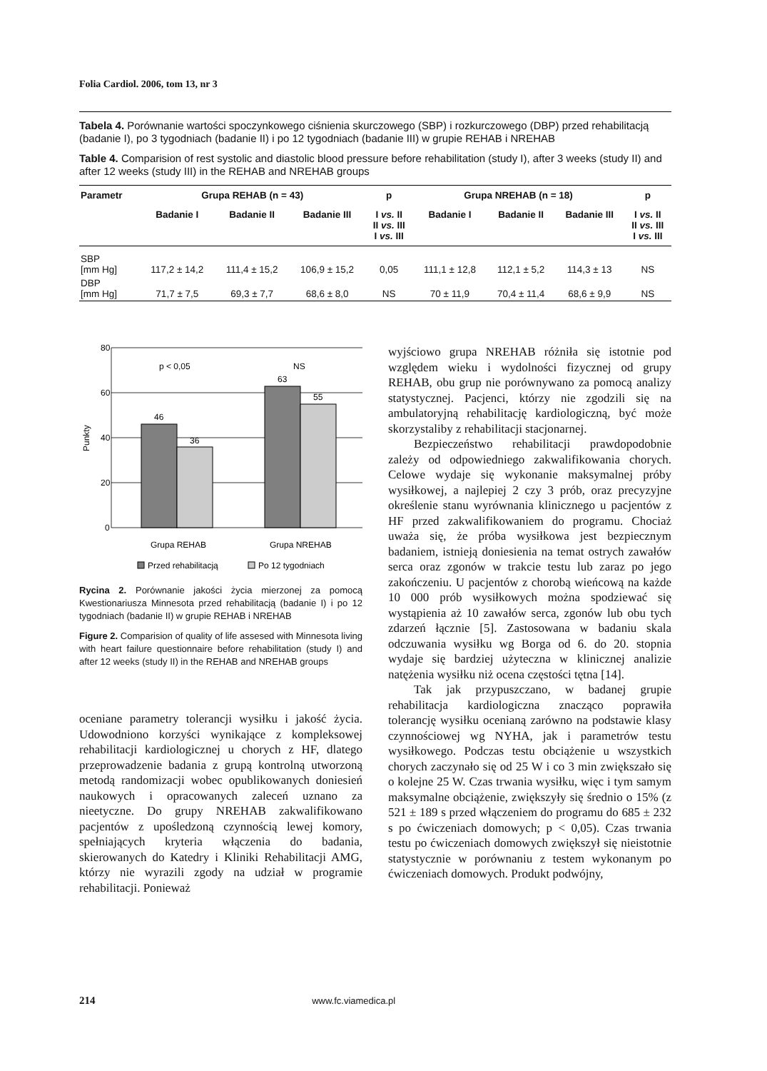Folia Cardiol. 2006, tom 13, nr 3
Tabela 4. Porównanie wartości spoczynkowego ciśnienia skurczowego (SBP) i rozkurczowego (DBP) przed rehabilitacją (badanie I), po 3 tygodniach (badanie II) i po 12 tygodniach (badanie III) w grupie REHAB i NREHAB
Table 4. Comparision of rest systolic and diastolic blood pressure before rehabilitation (study I), after 3 weeks (study II) and after 12 weeks (study III) in the REHAB and NREHAB groups
| Parametr | Grupa REHAB (n = 43) | | | p | Grupa NREHAB (n = 18) | | | p |
| --- | --- | --- | --- | --- | --- | --- | --- | --- |
| | Badanie I | Badanie II | Badanie III | I vs. II II vs. III I vs. III | Badanie I | Badanie II | Badanie III | I vs. II II vs. III I vs. III |
| SBP [mm Hg] | 117,2 ± 14,2 | 111,4 ± 15,2 | 106,9 ± 15,2 | 0,05 | 111,1 ± 12,8 | 112,1 ± 5,2 | 114,3 ± 13 | NS |
| DBP [mm Hg] | 71,7 ± 7,5 | 69,3 ± 7,7 | 68,6 ± 8,0 | NS | 70 ± 11,9 | 70,4 ± 11,4 | 68,6 ± 9,9 | NS |
80
60
40
20
0
p < 0,05
NS
46
36
63
55
Punkty
Grupa REHAB
Grupa NREHAB
Przed rehabilitacją
Po 12 tygodniach
Rycina 2. Porównanie jakości życia mierzonej za pomocą Kwestionariusza Minnesota przed rehabilitacją (badanie I) i po 12 tygodniach (badanie II) w grupie REHAB i NREHAB
Figure 2. Comparision of quality of life assesed with Minnesota living with heart failure questionnaire before rehabilitation (study I) and after 12 weeks (study II) in the REHAB and NREHAB groups
oceniane parametry tolerancji wysiłku i jakość życia. Udowodniono korzyści wynikające z kompleksowej rehabilitacji kardiologicznej u chorych z HF, dlatego przeprowadzenie badania z grupą kontrolną utworzoną metodą randomizacji wobec opublikowanych doniesień naukowych i opracowanych zaleceń uznano za nieetyczne. Do grupy NREHAB zakwalifikowano pacjentów z upośledzoną czynnością lewej komory, spełniających kryteria włączenia do badania, skierowanych do Katedry i Kliniki Rehabilitacji AMG, którzy nie wyrazili zgody na udział w programie rehabilitacji. Ponieważ
wyjściowo grupa NREHAB różniła się istotnie pod względem wieku i wydolności fizycznej od grupy REHAB, obu grup nie porównywano za pomocą analizy statystycznej. Pacjenci, którzy nie zgodzili się na ambulatoryjną rehabilitację kardiologiczną, być może skorzystaliby z rehabilitacji stacjonarnej.
Bezpieczeństwo rehabilitacji prawdopodobnie zależy od odpowiedniego zakwalifikowania chorych. Celowe wydaje się wykonanie maksymalnej próby wysiłkowej, a najlepiej 2 czy 3 prób, oraz precyzyjne określenie stanu wyrównania klinicznego u pacjentów z HF przed zakwalifikowaniem do programu. Chociaż uważa się, że próba wysiłkowa jest bezpiecznym badaniem, istnieją doniesienia na temat ostrych zawałów serca oraz zgonów w trakcie testu lub zaraz po jego zakończeniu. U pacjentów z chorobą wieńcową na każde 10 000 prób wysiłkowych można spodziewać się wystąpienia aż 10 zawałów serca, zgonów lub obu tych zdarzeń łącznie [5]. Zastosowana w badaniu skala odczuwania wysiłku wg Borga od 6. do 20. stopnia wydaje się bardziej użyteczna w klinicznej analizie natężenia wysiłku niż ocena częstości tętna [14].
Tak jak przypuszczano, w badanej grupie rehabilitacja kardiologiczna znacząco poprawiła tolerancję wysiłku ocenianą zarówno na podstawie klasy czynnościowej wg NYHA, jak i parametrów testu wysiłkowego. Podczas testu obciążenie u wszystkich chorych zaczynało się od 25 W i co 3 min zwiększało się o kolejne 25 W. Czas trwania wysiłku, więc i tym samym maksymalne obciążenie, zwiększyły się średnio o 15% (z 521 ± 189 s przed włączeniem do programu do 685 ± 232 s po ćwiczeniach domowych; p < 0,05). Czas trwania testu po ćwiczeniach domowych zwiększył się nieistotnie statystycznie w porównaniu z testem wykonanym po ćwiczeniach domowych. Produkt podwójny,
214 www.fc.viamedica.pl